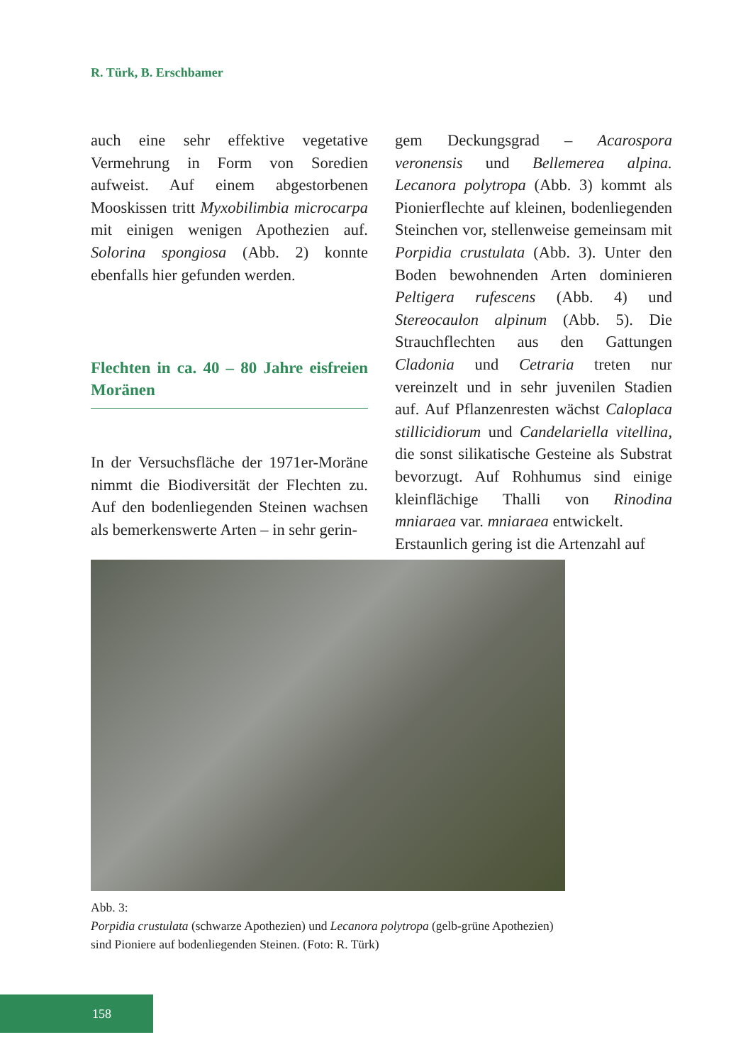R. Türk, B. Erschbamer
auch eine sehr effektive vegetative Vermehrung in Form von Soredien aufweist. Auf einem abgestorbenen Mooskissen tritt Myxobilimbia microcarpa mit einigen wenigen Apothezien auf. Solorina spongiosa (Abb. 2) konnte ebenfalls hier gefunden werden.
Flechten in ca. 40 – 80 Jahre eisfreien Moränen
In der Versuchsfläche der 1971er-Moräne nimmt die Biodiversität der Flechten zu. Auf den bodenliegenden Steinen wachsen als bemerkenswerte Arten – in sehr gerin-
gem Deckungsgrad – Acarospora veronensis und Bellemerea alpina. Lecanora polytropa (Abb. 3) kommt als Pionierflechte auf kleinen, bodenliegenden Steinchen vor, stellenweise gemeinsam mit Porpidia crustulata (Abb. 3). Unter den Boden bewohnenden Arten dominieren Peltigera rufescens (Abb. 4) und Stereocaulon alpinum (Abb. 5). Die Strauchflechten aus den Gattungen Cladonia und Cetraria treten nur vereinzelt und in sehr juvenilen Stadien auf. Auf Pflanzenresten wächst Caloplaca stillicidiorum und Candelariella vitellina, die sonst silikatische Gesteine als Substrat bevorzugt. Auf Rohhumus sind einige kleinflächige Thalli von Rinodina mniaraea var. mniaraea entwickelt.
Erstaunlich gering ist die Artenzahl auf
Abb. 3:
Porpidia crustulata (schwarze Apothezien) und Lecanora polytropa (gelb-grüne Apothezien) sind Pioniere auf bodenliegenden Steinen. (Foto: R. Türk)
158